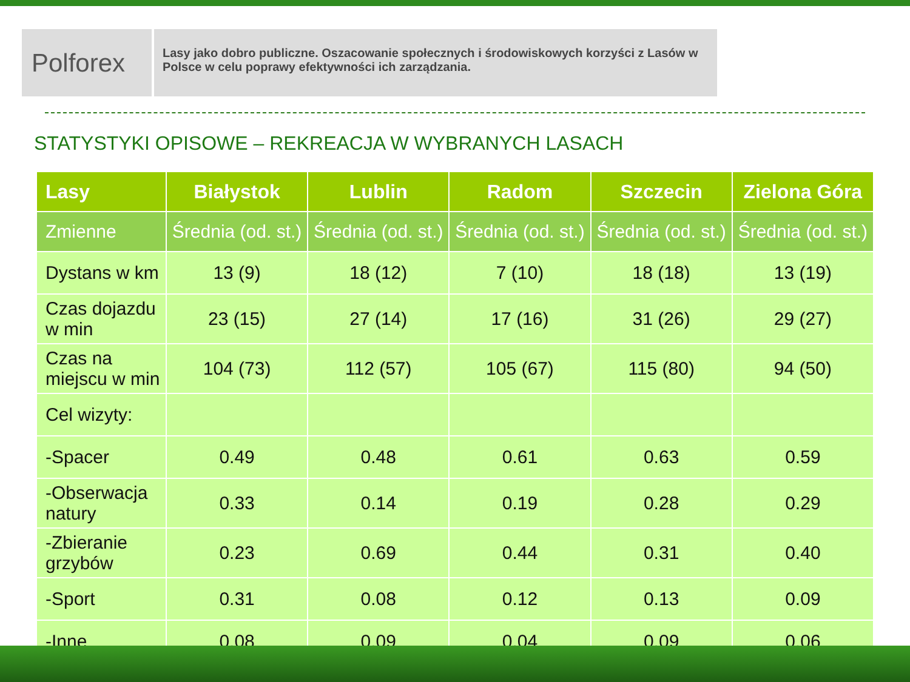Polforex
Lasy jako dobro publiczne. Oszacowanie społecznych i środowiskowych korzyści z Lasów w Polsce w celu poprawy efektywności ich zarządzania.
STATYSTYKI OPISOWE – REKREACJA W WYBRANYCH LASACH
| Lasy | Białystok | Lublin | Radom | Szczecin | Zielona Góra |
| --- | --- | --- | --- | --- | --- |
| Zmienne | Średnia (od. st.) | Średnia (od. st.) | Średnia (od. st.) | Średnia (od. st.) | Średnia (od. st.) |
| Dystans w km | 13 (9) | 18 (12) | 7 (10) | 18 (18) | 13 (19) |
| Czas dojazdu w min | 23 (15) | 27 (14) | 17 (16) | 31 (26) | 29 (27) |
| Czas na miejscu w min | 104 (73) | 112 (57) | 105 (67) | 115 (80) | 94 (50) |
| Cel wizyty: | | | | | |
| -Spacer | 0.49 | 0.48 | 0.61 | 0.63 | 0.59 |
| -Obserwacja natury | 0.33 | 0.14 | 0.19 | 0.28 | 0.29 |
| -Zbieranie grzybów | 0.23 | 0.69 | 0.44 | 0.31 | 0.40 |
| -Sport | 0.31 | 0.08 | 0.12 | 0.13 | 0.09 |
| -Inne | 0.08 | 0.09 | 0.04 | 0.09 | 0.06 |